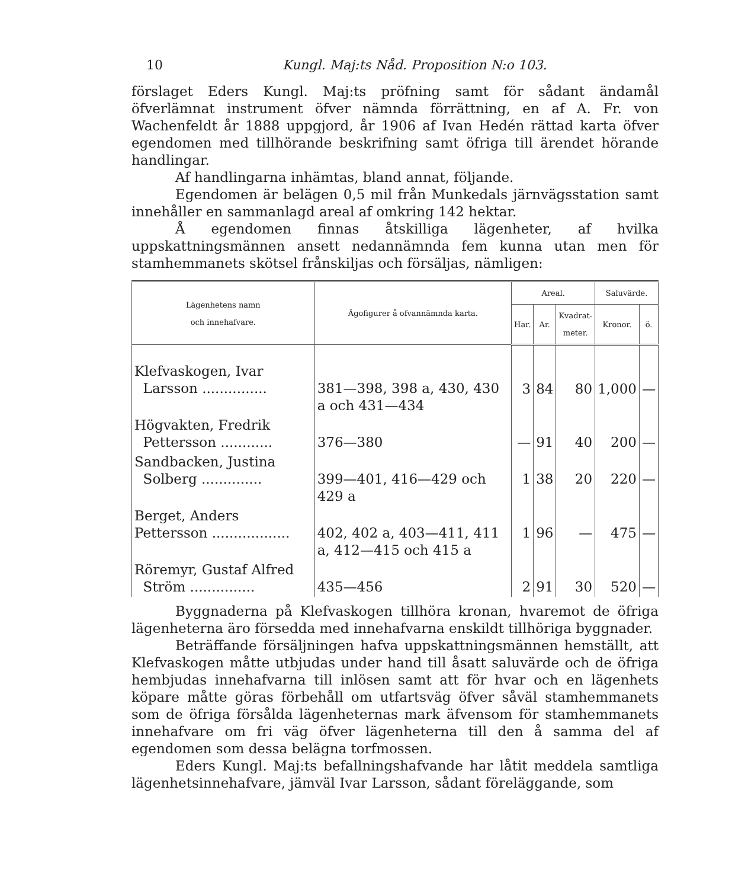10 Kungl. Maj:ts Nåd. Proposition N:o 103.
förslaget Eders Kungl. Maj:ts pröfning samt för sådant ändamål öfverlämnat instrument öfver nämnda förrättning, en af A. Fr. von Wachenfeldt år 1888 uppgjord, år 1906 af Ivan Hedén rättad karta öfver egendomen med tillhörande beskrifning samt öfriga till ärendet hörande handlingar.
Af handlingarna inhämtas, bland annat, följande.
Egendomen är belägen 0,5 mil från Munkedals järnvägsstation samt innehåller en sammanlagd areal af omkring 142 hektar.
Å egendomen finnas åtskilliga lägenheter, af hvilka uppskattningsmännen ansett nedannämnda fem kunna utan men för stamhemmanets skötsel frånskiljas och försäljas, nämligen:
| Lägenhetens namn och innehafvare. | Ägofigurer å ofvannämnda karta. | Areal. | | | Saluvärde. | |
| --- | --- | --- | --- | --- | --- | --- |
| | | Har. | Ar. | Kvadrat- meter. | Kronor. | ö. |
| Klefvaskogen, Ivar Larsson ............... | 381—398, 398 a, 430, 430 a och 431—434 | 3 | 84 | 80 | 1,000 | — |
| Högvakten, Fredrik Pettersson ............ | 376—380 | — | 91 | 40 | 200 | — |
| Sandbacken, Justina Solberg .............. | 399—401, 416—429 och 429 a | 1 | 38 | 20 | 220 | — |
| Berget, Anders Pettersson .................. | 402, 402 a, 403—411, 411 a, 412—415 och 415 a | 1 | 96 | — | 475 | — |
| Röremyr, Gustaf Alfred Ström ............... | 435—456 | 2 | 91 | 30 | 520 | — |
Byggnaderna på Klefvaskogen tillhöra kronan, hvaremot de öfriga lägenheterna äro försedda med innehafvarna enskildt tillhöriga byggnader.
Beträffande försäljningen hafva uppskattningsmännen hemställt, att Klefvaskogen måtte utbjudas under hand till åsatt saluvärde och de öfriga hembjudas innehafvarna till inlösen samt att för hvar och en lägenhets köpare måtte göras förbehåll om utfartsväg öfver såväl stamhemmanets som de öfriga försålda lägenheternas mark äfvensom för stamhemmanets innehafvare om fri väg öfver lägenheterna till den å samma del af egendomen som dessa belägna torfmossen.
Eders Kungl. Maj:ts befallningshafvande har låtit meddela samtliga lägenhetsinnehafvare, jämväl Ivar Larsson, sådant föreläggande, som